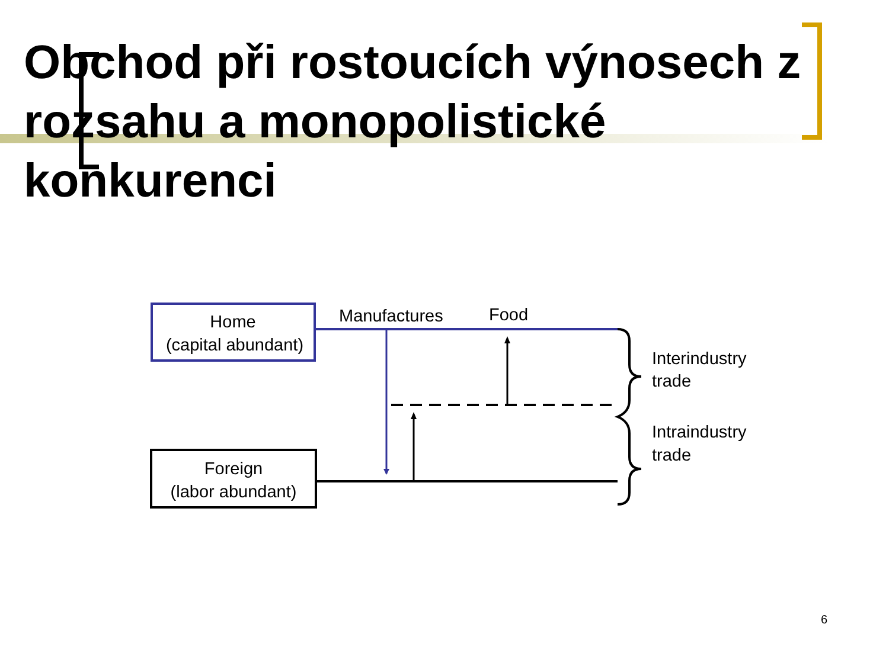Obchod při rostoucích výnosech z rozsahu a monopolistické konkurenci
Home
(capital abundant)
Foreign
(labor abundant)
Manufactures
Food
Interindustry
trade
Intraindustry
trade
6